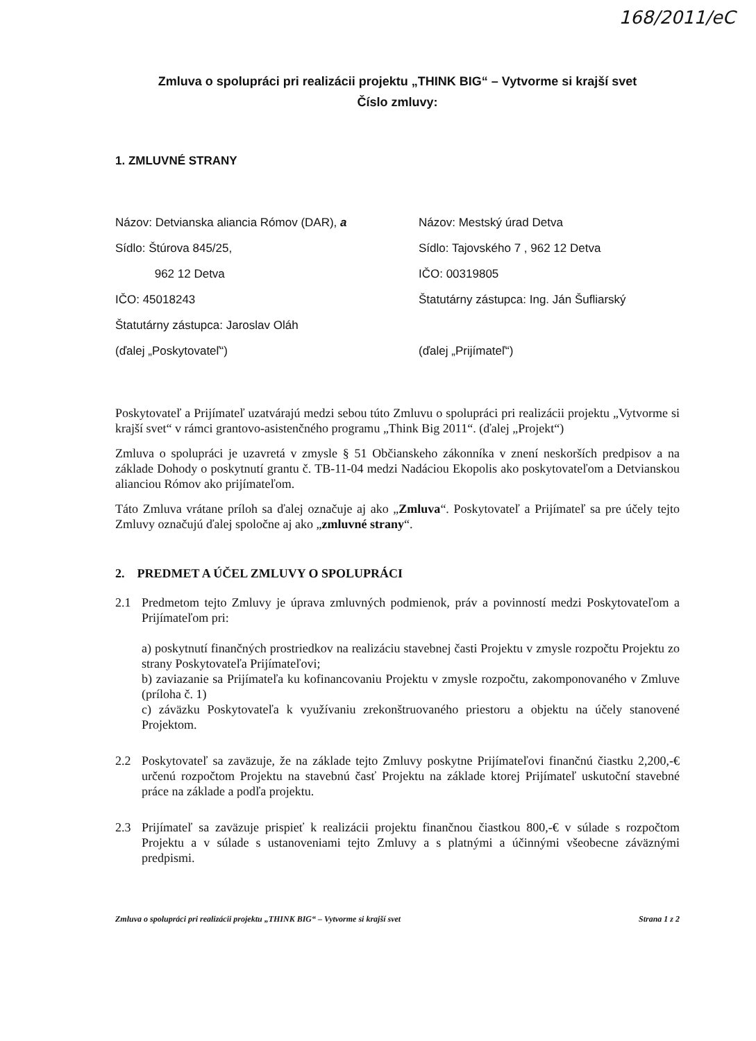168/2011/eC
Zmluva o spolupráci pri realizácii projektu „THINK BIG“ – Vytvorme si krajší svet
Číslo zmluvy:
1. ZMLUVNÉ STRANY
Názov: Detvianska aliancia Rómov (DAR), a
Sídlo: Štúrova 845/25,
962 12 Detva
IČO: 45018243
Štatutárny zástupca: Jaroslav Oláh
(ďalej „Poskytovateľ“)
Názov: Mestský úrad Detva
Sídlo: Tajovského 7 , 962 12 Detva
IČO: 00319805
Štatutárny zástupca: Ing. Ján Šufliarský
(ďalej „Prijímateľ“)
Poskytovateľ a Prijímateľ uzatvárajú medzi sebou túto Zmluvu o spolupráci pri realizácii projektu „Vytvorme si krajší svet“ v rámci grantovo-asistenčného programu „Think Big 2011“. (ďalej „Projekt“)
Zmluva o spolupráci je uzavretá v zmysle § 51 Občianskeho zákonníka v znení neskorších predpisov a na základe Dohody o poskytnutí grantu č. TB-11-04 medzi Nadáciou Ekopolis ako poskytovateľom a Detvianskou alianciou Rómov ako prijímateľom.
Táto Zmluva vrátane príloh sa ďalej označuje aj ako „Zmluva“. Poskytovateľ a Prijímateľ sa pre účely tejto Zmluvy označujú ďalej spoločne aj ako „zmluvné strany“.
2. PREDMET A ÚČEL ZMLUVY O SPOLUPRÁCI
2.1 Predmetom tejto Zmluvy je úprava zmluvných podmienok, práv a povinností medzi Poskytovateľom a Prijímateľom pri:
a) poskytnutí finančných prostriedkov na realizáciu stavebnej časti Projektu v zmysle rozpočtu Projektu zo strany Poskytovateľa Prijímateľovi;
b) zaviazanie sa Prijímateľa ku kofinancovaniu Projektu v zmysle rozpočtu, zakomponovaného v Zmluve (príloha č. 1)
c) záväzku Poskytovateľa k využívaniu zrekonštruovaného priestoru a objektu na účely stanovené Projektom.
2.2 Poskytovateľ sa zaväzuje, že na základe tejto Zmluvy poskytne Prijímateľovi finančnú čiastku 2,200,-€ určenú rozpočtom Projektu na stavebnú časť Projektu na základe ktorej Prijímateľ uskutoční stavebné práce na základe a podľa projektu.
2.3 Prijímateľ sa zaväzuje prispieť k realizácii projektu finančnou čiastkou 800,-€ v súlade s rozpočtom Projektu a v súlade s ustanoveniami tejto Zmluvy a s platnými a účinnými všeobecne záväznými predpismi.
Zmluva o spolupráci pri realizácii projektu „THINK BIG“ – Vytvorme si krajší svet Strana 1 z 2